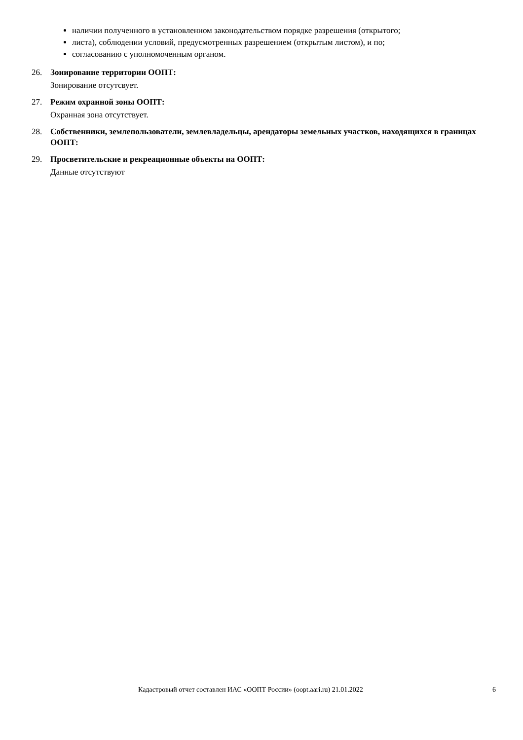наличии полученного в установленном законодательством порядке разрешения (открытого;
листа), соблюдении условий, предусмотренных разрешением (открытым листом), и по;
согласованию с уполномоченным органом.
26. Зонирование территории ООПТ:
Зонирование отсутсвует.
27. Режим охранной зоны ООПТ:
Охранная зона отсутствует.
28. Собственники, землепользователи, землевладельцы, арендаторы земельных участков, находящихся в границах ООПТ:
29. Просветительские и рекреационные объекты на ООПТ:
Данные отсутствуют
Кадастровый отчет составлен ИАС «ООПТ России» (oopt.aari.ru) 21.01.2022 6